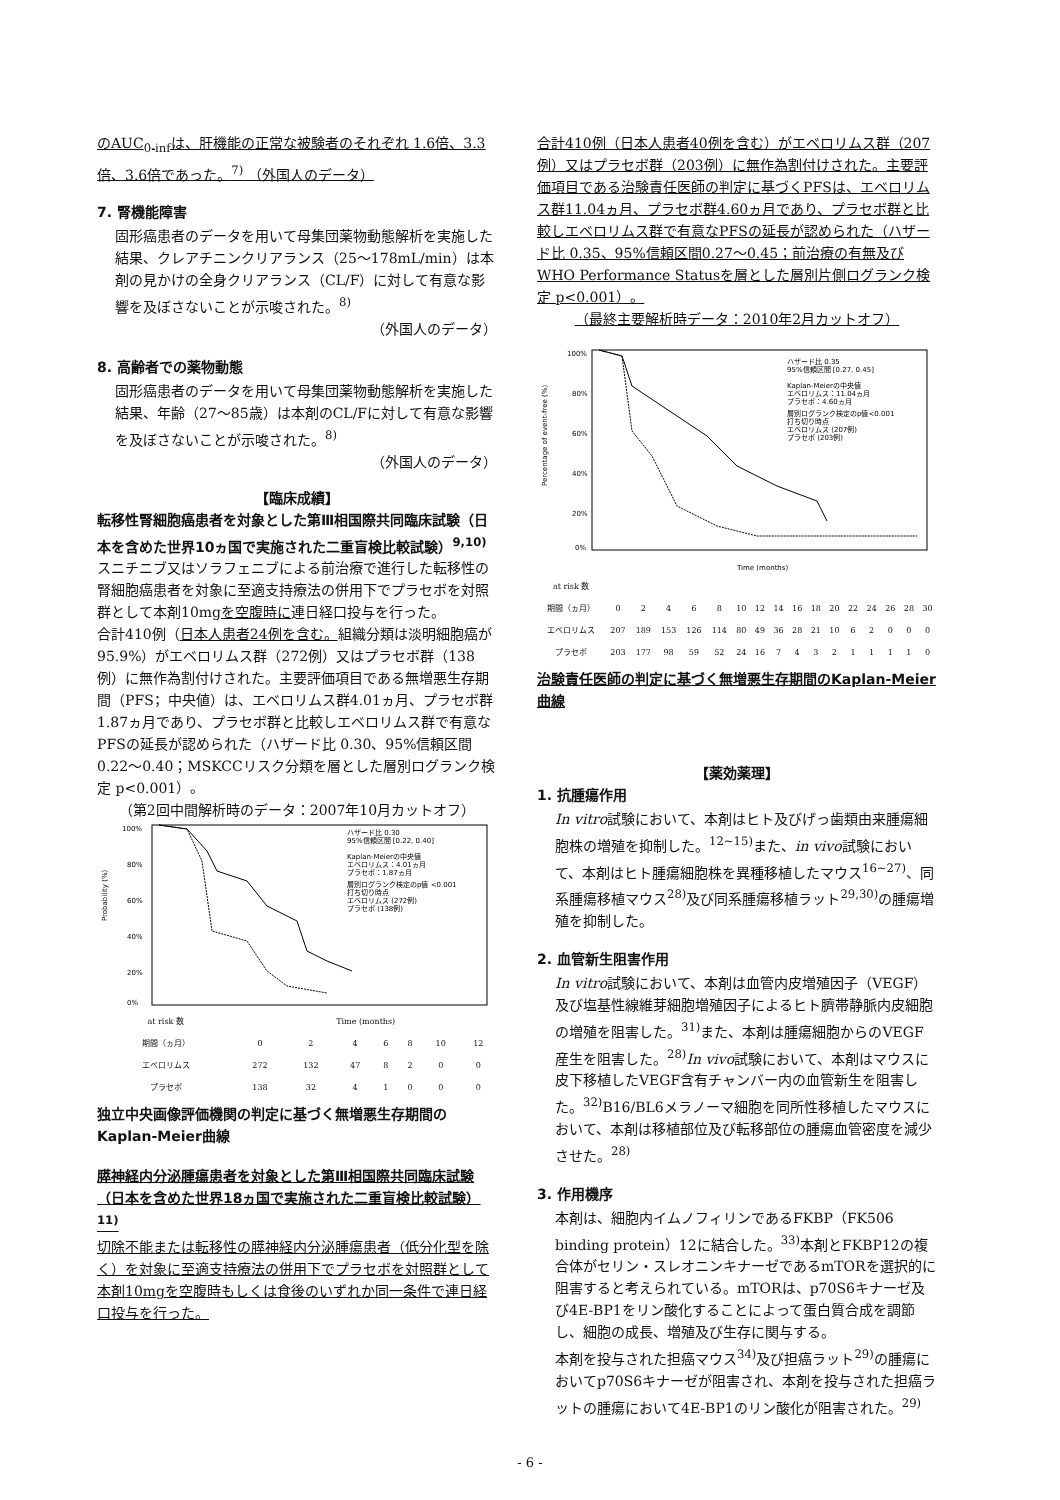のAUC<sub>0-inf</sub>は、肝機能の正常な被験者のそれぞれ 1.6倍、3.3倍、3.6倍であった。<sup>7)</sup> （外国人のデータ）
7. 腎機能障害
固形癌患者のデータを用いて母集団薬物動態解析を実施した結果、クレアチニンクリアランス（25～178mL/min）は本剤の見かけの全身クリアランス（CL/F）に対して有意な影響を及ぼさないことが示唆された。<sup>8)</sup>
（外国人のデータ）
8. 高齢者での薬物動態
固形癌患者のデータを用いて母集団薬物動態解析を実施した結果、年齢（27～85歳）は本剤のCL/Fに対して有意な影響を及ぼさないことが示唆された。<sup>8)</sup>
（外国人のデータ）
【臨床成績】
転移性腎細胞癌患者を対象とした第Ⅲ相国際共同臨床試験（日本を含めた世界10ヵ国で実施された二重盲検比較試験）<sup>9,10)</sup>
スニチニブ又はソラフェニブによる前治療で進行した転移性の腎細胞癌患者を対象に至適支持療法の併用下でプラセボを対照群として本剤10mgを空腹時に連日経口投与を行った。
合計410例（日本人患者24例を含む。組織分類は淡明細胞癌が95.9%）がエベロリムス群（272例）又はプラセボ群（138例）に無作為割付けされた。主要評価項目である無増悪生存期間（PFS；中央値）は、エベロリムス群4.01ヵ月、プラセボ群1.87ヵ月であり、プラセボ群と比較しエベロリムス群で有意なPFSの延長が認められた（ハザード比 0.30、95%信頼区間 0.22～0.40；MSKCCリスク分類を層とした層別ログランク検定 p<0.001）。
（第2回中間解析時のデータ：2007年10月カットオフ）
100%
80%
60%
40%
20%
0%
Probability (%)
ハザード比 0.30
95%信頼区間 [0.22, 0.40]
Kaplan-Meierの中央値
エベロリムス：4.01ヵ月
プラセボ：1.87ヵ月
層別ログランク検定のp値 <0.001
打ち切り時点
エベロリムス (272例)
プラセボ (138例)
| at risk 数 | Time (months) | | | | | | |
| 期間（ヵ月） | 0 | 2 | 4 | 6 | 8 | 10 | 12 |
| エベロリムス | 272 | 132 | 47 | 8 | 2 | 0 | 0 |
| プラセボ | 138 | 32 | 4 | 1 | 0 | 0 | 0 |
独立中央画像評価機関の判定に基づく無増悪生存期間のKaplan-Meier曲線
膵神経内分泌腫瘍患者を対象とした第Ⅲ相国際共同臨床試験（日本を含めた世界18ヵ国で実施された二重盲検比較試験）<sup>11)</sup>
切除不能または転移性の膵神経内分泌腫瘍患者（低分化型を除く）を対象に至適支持療法の併用下でプラセボを対照群として本剤10mgを空腹時もしくは食後のいずれか同一条件で連日経口投与を行った。
合計410例（日本人患者40例を含む）がエベロリムス群（207例）又はプラセボ群（203例）に無作為割付けされた。主要評価項目である治験責任医師の判定に基づくPFSは、エベロリムス群11.04ヵ月、プラセボ群4.60ヵ月であり、プラセボ群と比較しエベロリムス群で有意なPFSの延長が認められた（ハザード比 0.35、95%信頼区間0.27～0.45；前治療の有無及びWHO Performance Statusを層とした層別片側ログランク検定 p<0.001）。
（最終主要解析時データ：2010年2月カットオフ）
100%
80%
60%
40%
20%
0%
Percentage of event-free (%)
ハザード比 0.35
95%信頼区間 [0.27, 0.45]
Kaplan-Meierの中央値
エベロリムス：11.04ヵ月
プラセボ：4.60ヵ月
層別ログランク検定のp値<0.001
打ち切り時点
エベロリムス (207例)
プラセボ (203例)
Time (months)
| at risk 数 | | | | | | | | | | | | | | | | |
| 期間（ヵ月） | 0 | 2 | 4 | 6 | 8 | 10 | 12 | 14 | 16 | 18 | 20 | 22 | 24 | 26 | 28 | 30 |
| エベロリムス | 207 | 189 | 153 | 126 | 114 | 80 | 49 | 36 | 28 | 21 | 10 | 6 | 2 | 0 | 0 | 0 |
| プラセボ | 203 | 177 | 98 | 59 | 52 | 24 | 16 | 7 | 4 | 3 | 2 | 1 | 1 | 1 | 1 | 0 |
治験責任医師の判定に基づく無増悪生存期間のKaplan-Meier曲線
【薬効薬理】
1. 抗腫瘍作用
In vitro試験において、本剤はヒト及びげっ歯類由来腫瘍細胞株の増殖を抑制した。<sup>12~15)</sup>また、in vivo試験において、本剤はヒト腫瘍細胞株を異種移植したマウス<sup>16~27)</sup>、同系腫瘍移植マウス<sup>28)</sup>及び同系腫瘍移植ラット<sup>29,30)</sup>の腫瘍増殖を抑制した。
2. 血管新生阻害作用
In vitro試験において、本剤は血管内皮増殖因子（VEGF）及び塩基性線維芽細胞増殖因子によるヒト臍帯静脈内皮細胞の増殖を阻害した。<sup>31)</sup>また、本剤は腫瘍細胞からのVEGF産生を阻害した。<sup>28)</sup>In vivo試験において、本剤はマウスに皮下移植したVEGF含有チャンバー内の血管新生を阻害した。<sup>32)</sup>B16/BL6メラノーマ細胞を同所性移植したマウスにおいて、本剤は移植部位及び転移部位の腫瘍血管密度を減少させた。<sup>28)</sup>
3. 作用機序
本剤は、細胞内イムノフィリンであるFKBP（FK506 binding protein）12に結合した。<sup>33)</sup>本剤とFKBP12の複合体がセリン・スレオニンキナーゼであるmTORを選択的に阻害すると考えられている。mTORは、p70S6キナーゼ及び4E-BP1をリン酸化することによって蛋白質合成を調節し、細胞の成長、増殖及び生存に関与する。
本剤を投与された担癌マウス<sup>34)</sup>及び担癌ラット<sup>29)</sup>の腫瘍においてp70S6キナーゼが阻害され、本剤を投与された担癌ラットの腫瘍において4E-BP1のリン酸化が阻害された。<sup>29)</sup>
- 6 -